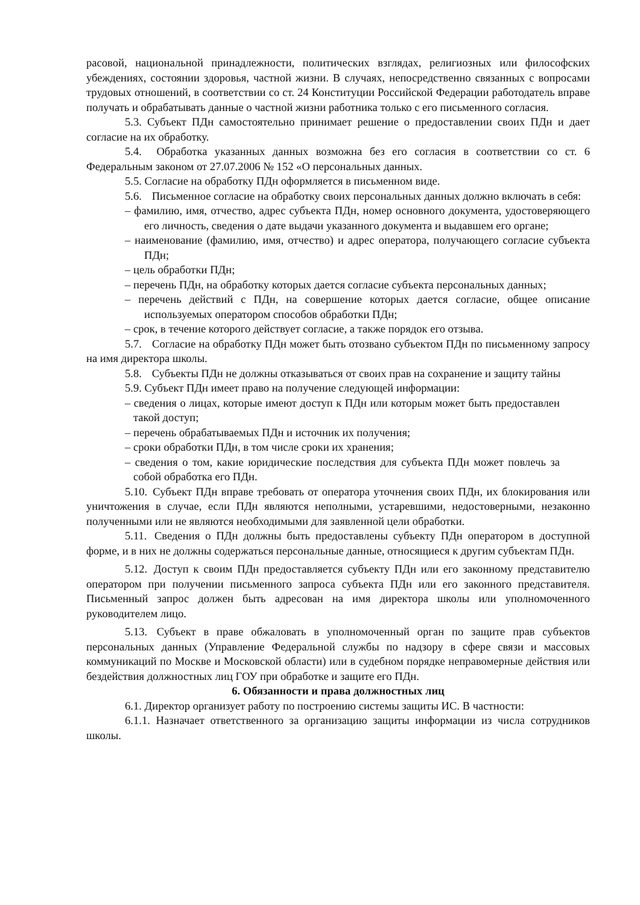расовой, национальной принадлежности, политических взглядах, религиозных или философских убеждениях, состоянии здоровья, частной жизни. В случаях, непосредственно связанных с вопросами трудовых отношений, в соответствии со ст. 24 Конституции Российской Федерации работодатель вправе получать и обрабатывать данные о частной жизни работника только с его письменного согласия.
5.3. Субъект ПДн самостоятельно принимает решение о предоставлении своих ПДн и дает согласие на их обработку.
5.4. Обработка указанных данных возможна без его согласия в соответствии со ст. 6 Федеральным законом от 27.07.2006 № 152 «О персональных данных.
5.5. Согласие на обработку ПДн оформляется в письменном виде.
5.6. Письменное согласие на обработку своих персональных данных должно включать в себя:
– фамилию, имя, отчество, адрес субъекта ПДн, номер основного документа, удостоверяющего его личность, сведения о дате выдачи указанного документа и выдавшем его органе;
– наименование (фамилию, имя, отчество) и адрес оператора, получающего согласие субъекта ПДн;
– цель обработки ПДн;
– перечень ПДн, на обработку которых дается согласие субъекта персональных данных;
– перечень действий с ПДн, на совершение которых дается согласие, общее описание используемых оператором способов обработки ПДн;
– срок, в течение которого действует согласие, а также порядок его отзыва.
5.7. Согласие на обработку ПДн может быть отозвано субъектом ПДн по письменному запросу на имя директора школы.
5.8. Субъекты ПДн не должны отказываться от своих прав на сохранение и защиту тайны
5.9. Субъект ПДн имеет право на получение следующей информации:
– сведения о лицах, которые имеют доступ к ПДн или которым может быть предоставлен такой доступ;
– перечень обрабатываемых ПДн и источник их получения;
– сроки обработки ПДн, в том числе сроки их хранения;
– сведения о том, какие юридические последствия для субъекта ПДн может повлечь за собой обработка его ПДн.
5.10. Субъект ПДн вправе требовать от оператора уточнения своих ПДн, их блокирования или уничтожения в случае, если ПДн являются неполными, устаревшими, недостоверными, незаконно полученными или не являются необходимыми для заявленной цели обработки.
5.11. Сведения о ПДн должны быть предоставлены субъекту ПДн оператором в доступной форме, и в них не должны содержаться персональные данные, относящиеся к другим субъектам ПДн.
5.12. Доступ к своим ПДн предоставляется субъекту ПДн или его законному представителю оператором при получении письменного запроса субъекта ПДн или его законного представителя. Письменный запрос должен быть адресован на имя директора школы или уполномоченного руководителем лицо.
5.13. Субъект в праве обжаловать в уполномоченный орган по защите прав субъектов персональных данных (Управление Федеральной службы по надзору в сфере связи и массовых коммуникаций по Москве и Московской области) или в судебном порядке неправомерные действия или бездействия должностных лиц ГОУ при обработке и защите его ПДн.
6. Обязанности и права должностных лиц
6.1. Директор организует работу по построению системы защиты ИС. В частности:
6.1.1. Назначает ответственного за организацию защиты информации из числа сотрудников школы.